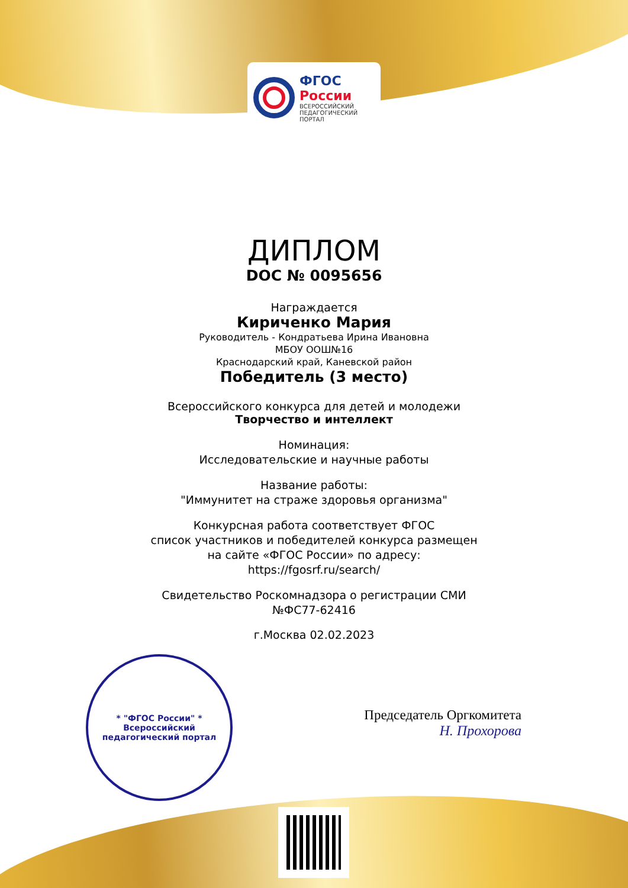ФГОС
России
ВСЕРОССИЙСКИЙ
ПЕДАГОГИЧЕСКИЙ
ПОРТАЛ
ДИПЛОМ
DOC № 0095656
Награждается
Кириченко Мария
Руководитель - Кондратьева Ирина Ивановна
МБОУ ООШ№16
Краснодарский край, Каневской район
Победитель (3 место)
Всероссийского конкурса для детей и молодежи
Творчество и интеллект
Номинация:
Исследовательские и научные работы
Название работы:
"Иммунитет на страже здоровья организма"
Конкурсная работа соответствует ФГОС
список участников и победителей конкурса размещен
на сайте «ФГОС России» по адресу:
https://fgosrf.ru/search/
Свидетельство Роскомнадзора о регистрации СМИ
№ФС77-62416
г.Москва 02.02.2023
* "ФГОС России" * Всероссийский педагогический портал
Председатель Оргкомитета
Н. Прохорова